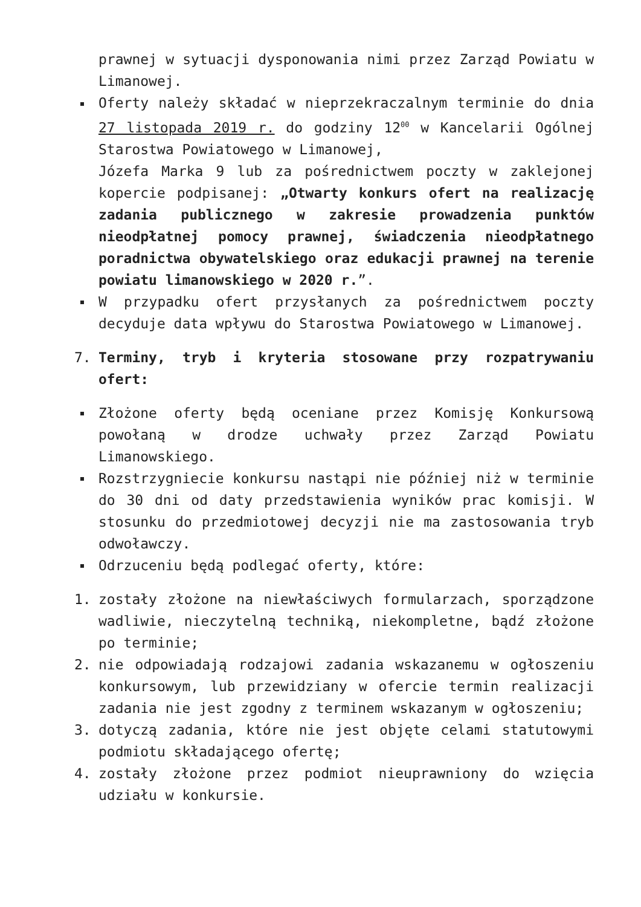prawnej w sytuacji dysponowania nimi przez Zarząd Powiatu w Limanowej.
Oferty należy składać w nieprzekraczalnym terminie do dnia 27 listopada 2019 r. do godziny 12<sup>00</sup> w Kancelarii Ogólnej Starostwa Powiatowego w Limanowej,
Józefa Marka 9 lub za pośrednictwem poczty w zaklejonej kopercie podpisanej: „Otwarty konkurs ofert na realizację zadania publicznego w zakresie prowadzenia punktów nieodpłatnej pomocy prawnej, świadczenia nieodpłatnego poradnictwa obywatelskiego oraz edukacji prawnej na terenie powiatu limanowskiego w 2020 r.”.
W przypadku ofert przysłanych za pośrednictwem poczty decyduje data wpływu do Starostwa Powiatowego w Limanowej.
7. Terminy, tryb i kryteria stosowane przy rozpatrywaniu ofert:
Złożone oferty będą oceniane przez Komisję Konkursową powołaną w drodze uchwały przez Zarząd Powiatu Limanowskiego.
Rozstrzygniecie konkursu nastąpi nie później niż w terminie do 30 dni od daty przedstawienia wyników prac komisji. W stosunku do przedmiotowej decyzji nie ma zastosowania tryb odwoławczy.
Odrzuceniu będą podlegać oferty, które:
1. zostały złożone na niewłaściwych formularzach, sporządzone wadliwie, nieczytelną techniką, niekompletne, bądź złożone po terminie;
2. nie odpowiadają rodzajowi zadania wskazanemu w ogłoszeniu konkursowym, lub przewidziany w ofercie termin realizacji zadania nie jest zgodny z terminem wskazanym w ogłoszeniu;
3. dotyczą zadania, które nie jest objęte celami statutowymi podmiotu składającego ofertę;
4. zostały złożone przez podmiot nieuprawniony do wzięcia udziału w konkursie.